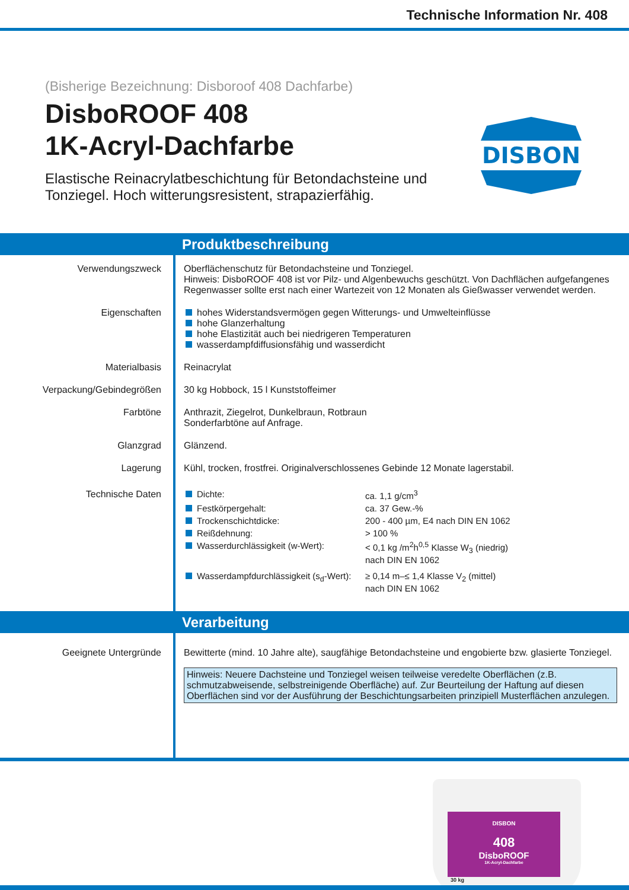Technische Information Nr. 408
(Bisherige Bezeichnung: Disboroof 408 Dachfarbe)
DisboROOF 408
1K-Acryl-Dachfarbe
Elastische Reinacrylatbeschichtung für Betondachsteine und Tonziegel. Hoch witterungsresistent, strapazierfähig.
DISBON
Produktbeschreibung
Verwendungszweck Oberflächenschutz für Betondachsteine und Tonziegel.
Hinweis: DisboROOF 408 ist vor Pilz- und Algenbewuchs geschützt. Von Dachflächen aufgefangenes Regenwasser sollte erst nach einer Wartezeit von 12 Monaten als Gießwasser verwendet werden.
Eigenschaften hohes Widerstandsvermögen gegen Witterungs- und Umwelteinflüsse
hohe Glanzerhaltung
hohe Elastizität auch bei niedrigeren Temperaturen
wasserdampfdiffusionsfähig und wasserdicht
Materialbasis Reinacrylat
Verpackung/Gebindegrößen 30 kg Hobbock, 15 l Kunststoffeimer
Farbtöne Anthrazit, Ziegelrot, Dunkelbraun, Rotbraun
Sonderfarbtöne auf Anfrage.
Glanzgrad Glänzend.
Lagerung Kühl, trocken, frostfrei. Originalverschlossenes Gebinde 12 Monate lagerstabil.
Technische Daten
| Dichte: | ca. 1,1 g/cm<sup>3</sup> |
| Festkörpergehalt: | ca. 37 Gew.-% |
| Trockenschichtdicke: | 200 - 400 µm, E4 nach DIN EN 1062 |
| Reißdehnung: | > 100 % |
| Wasserdurchlässigkeit (w-Wert): | < 0,1 kg /m<sup>2</sup>h<sup>0,5</sup> Klasse W<sub>3</sub> (niedrig) nach DIN EN 1062 |
| Wasserdampfdurchlässigkeit (s<sub>d</sub>-Wert): | ≥ 0,14 m–≤ 1,4 Klasse V<sub>2</sub> (mittel) nach DIN EN 1062 |
Verarbeitung
Geeignete Untergründe Bewitterte (mind. 10 Jahre alte), saugfähige Betondachsteine und engobierte bzw. glasierte Tonziegel.
Hinweis: Neuere Dachsteine und Tonziegel weisen teilweise veredelte Oberflächen (z.B. schmutzabweisende, selbstreinigende Oberfläche) auf. Zur Beurteilung der Haftung auf diesen Oberflächen sind vor der Ausführung der Beschichtungsarbeiten prinzipiell Musterflächen anzulegen.
DISBON
408
DisboROOF
1K-Acryl-Dachfarbe
30 kg